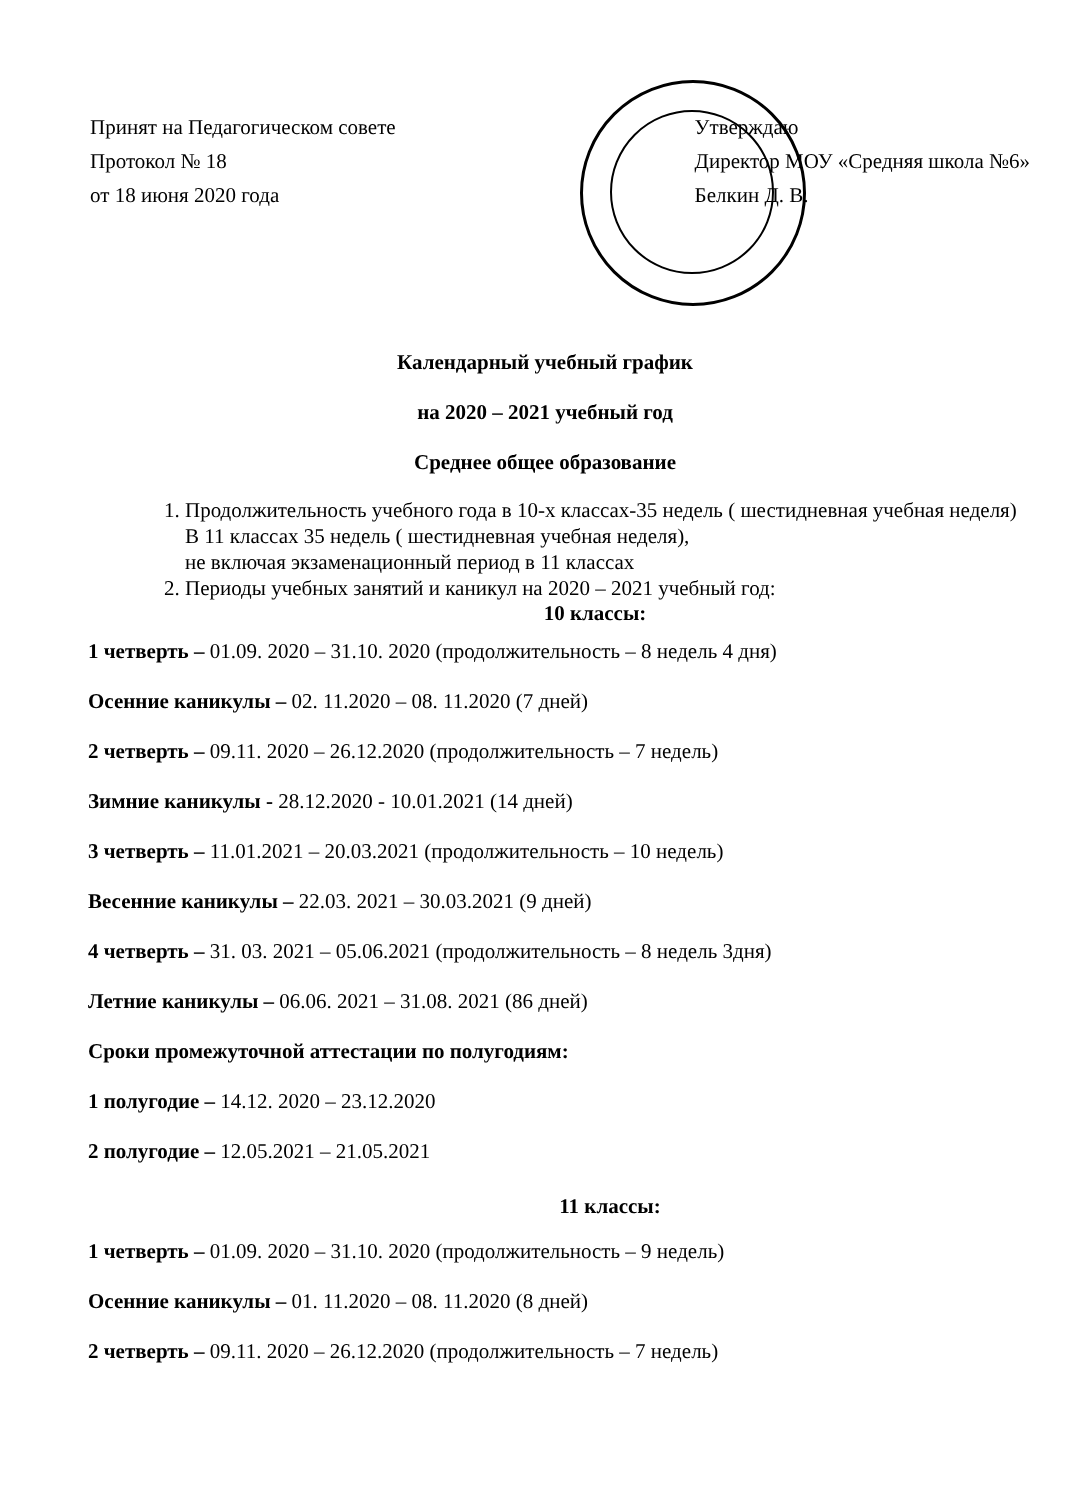Принят на Педагогическом совете
Протокол № 18
от 18 июня 2020 года
Утверждаю
Директор МОУ «Средняя школа №6»
Белкин Д. В.
Календарный учебный график
на 2020 – 2021 учебный год
Среднее общее образование
1. Продолжительность учебного года в 10-х классах-35 недель ( шестидневная учебная неделя)
В 11 классах 35 недель ( шестидневная учебная неделя),
не включая экзаменационный период в 11 классах
2. Периоды учебных занятий и каникул на 2020 – 2021 учебный год:
10 классы:
1 четверть – 01.09. 2020 – 31.10. 2020 (продолжительность – 8 недель 4 дня)
Осенние каникулы – 02. 11.2020 – 08. 11.2020 (7 дней)
2 четверть – 09.11. 2020 – 26.12.2020 (продолжительность – 7 недель)
Зимние каникулы - 28.12.2020 - 10.01.2021 (14 дней)
3 четверть – 11.01.2021 – 20.03.2021 (продолжительность – 10 недель)
Весенние каникулы – 22.03. 2021 – 30.03.2021 (9 дней)
4 четверть – 31. 03. 2021 – 05.06.2021 (продолжительность – 8 недель 3дня)
Летние каникулы – 06.06. 2021 – 31.08. 2021 (86 дней)
Сроки промежуточной аттестации по полугодиям:
1 полугодие – 14.12. 2020 – 23.12.2020
2 полугодие – 12.05.2021 – 21.05.2021
11 классы:
1 четверть – 01.09. 2020 – 31.10. 2020 (продолжительность – 9 недель)
Осенние каникулы – 01. 11.2020 – 08. 11.2020 (8 дней)
2 четверть – 09.11. 2020 – 26.12.2020 (продолжительность – 7 недель)